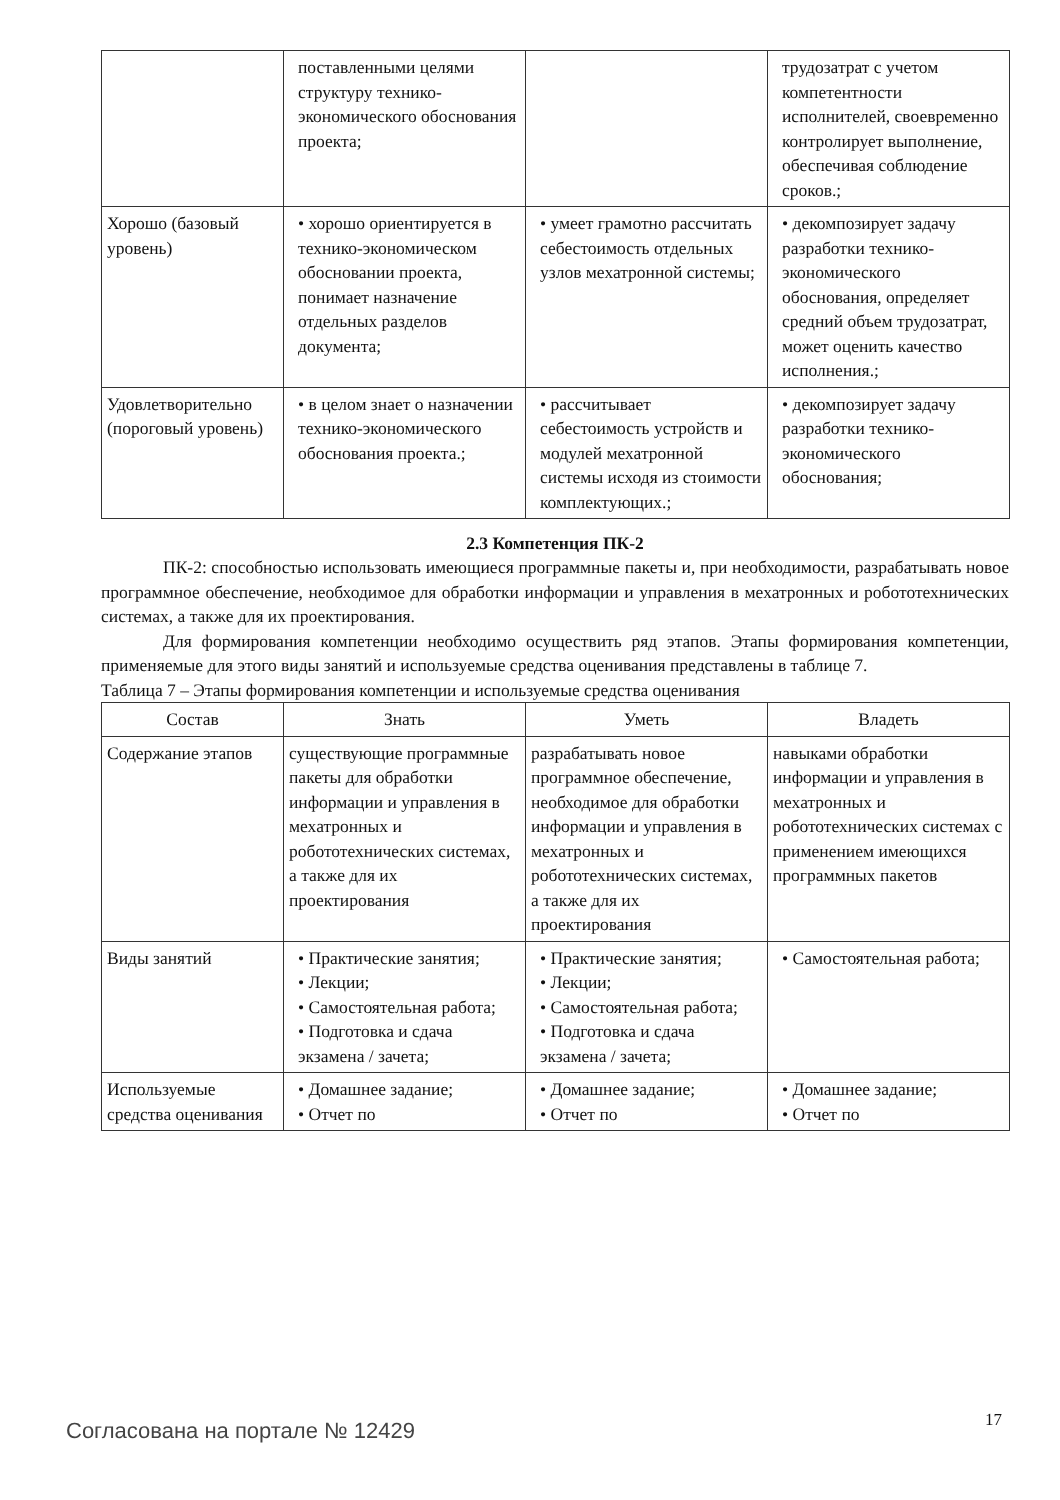| | поставленными целями структуру технико-экономического обоснования проекта; | | трудозатрат с учетом компетентности исполнителей, своевременно контролирует выполнение, обеспечивая соблюдение сроков.; |
| Хорошо (базовый уровень) | • хорошо ориентируется в технико-экономическом обосновании проекта, понимает назначение отдельных разделов документа; | • умеет грамотно рассчитать себестоимость отдельных узлов мехатронной системы; | • декомпозирует задачу разработки технико-экономического обоснования, определяет средний объем трудозатрат, может оценить качество исполнения.; |
| Удовлетворительно (пороговый уровень) | • в целом знает о назначении технико-экономического обоснования проекта.; | • рассчитывает себестоимость устройств и модулей мехатронной системы исходя из стоимости комплектующих.; | • декомпозирует задачу разработки технико-экономического обоснования; |
2.3 Компетенция ПК-2
ПК-2: способностью использовать имеющиеся программные пакеты и, при необходимости, разрабатывать новое программное обеспечение, необходимое для обработки информации и управления в мехатронных и робототехнических системах, а также для их проектирования.
Для формирования компетенции необходимо осуществить ряд этапов. Этапы формирования компетенции, применяемые для этого виды занятий и используемые средства оценивания представлены в таблице 7.
Таблица 7 – Этапы формирования компетенции и используемые средства оценивания
| Состав | Знать | Уметь | Владеть |
| --- | --- | --- | --- |
| Содержание этапов | существующие программные пакеты для обработки информации и управления в мехатронных и робототехнических системах, а также для их проектирования | разрабатывать новое программное обеспечение, необходимое для обработки информации и управления в мехатронных и робототехнических системах, а также для их проектирования | навыками обработки информации и управления в мехатронных и робототехнических системах с применением имеющихся программных пакетов |
| Виды занятий | • Практические занятия; • Лекции; • Самостоятельная работа; • Подготовка и сдача экзамена / зачета; | • Практические занятия; • Лекции; • Самостоятельная работа; • Подготовка и сдача экзамена / зачета; | • Самостоятельная работа; |
| Используемые средства оценивания | • Домашнее задание; • Отчет по | • Домашнее задание; • Отчет по | • Домашнее задание; • Отчет по |
Согласована на портале № 12429 17